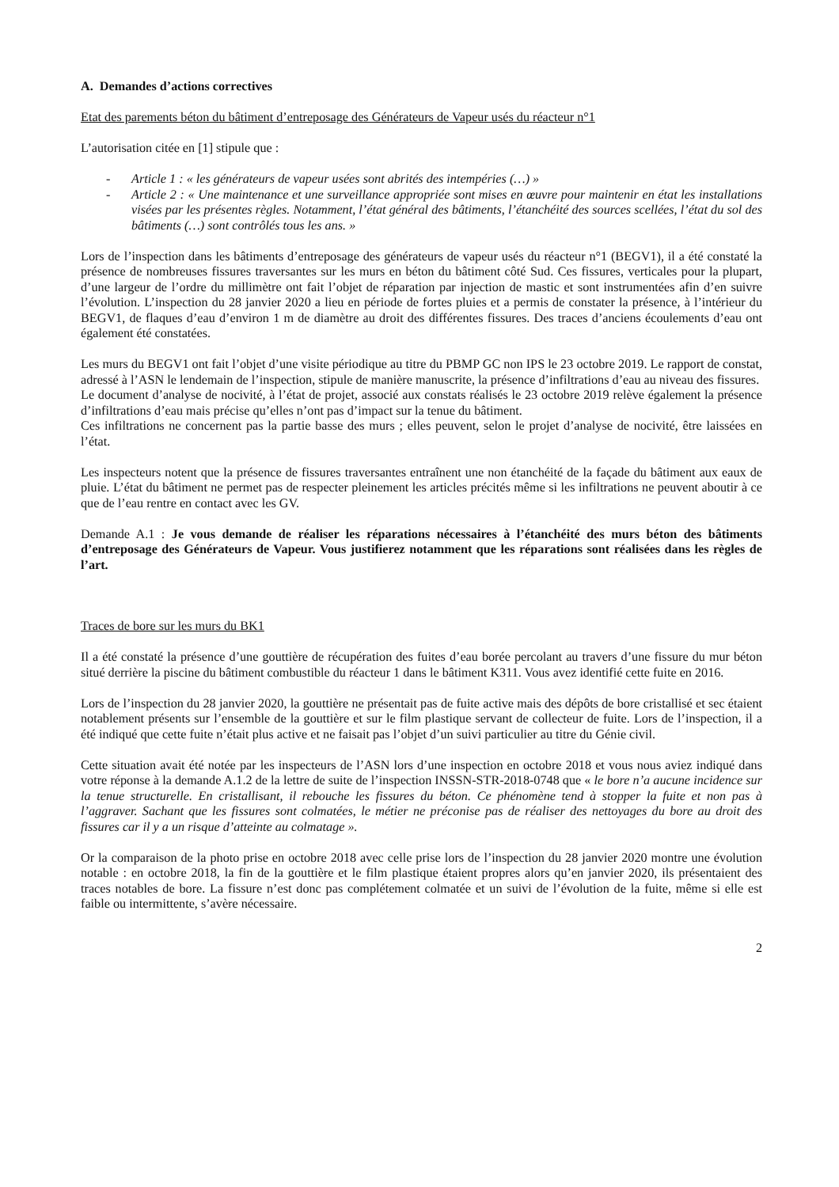A. Demandes d’actions correctives
Etat des parements béton du bâtiment d’entreposage des Générateurs de Vapeur usés du réacteur n°1
L’autorisation citée en [1] stipule que :
- Article 1 : « les générateurs de vapeur usées sont abrités des intempéries (…) »
- Article 2 : « Une maintenance et une surveillance appropriée sont mises en œuvre pour maintenir en état les installations visées par les présentes règles. Notamment, l’état général des bâtiments, l’étanchéité des sources scellées, l’état du sol des bâtiments (…) sont contrôlés tous les ans. »
Lors de l’inspection dans les bâtiments d’entreposage des générateurs de vapeur usés du réacteur n°1 (BEGV1), il a été constaté la présence de nombreuses fissures traversantes sur les murs en béton du bâtiment côté Sud. Ces fissures, verticales pour la plupart, d’une largeur de l’ordre du millimètre ont fait l’objet de réparation par injection de mastic et sont instrumentées afin d’en suivre l’évolution. L’inspection du 28 janvier 2020 a lieu en période de fortes pluies et a permis de constater la présence, à l’intérieur du BEGV1, de flaques d’eau d’environ 1 m de diamètre au droit des différentes fissures. Des traces d’anciens écoulements d’eau ont également été constatées.
Les murs du BEGV1 ont fait l’objet d’une visite périodique au titre du PBMP GC non IPS le 23 octobre 2019. Le rapport de constat, adressé à l’ASN le lendemain de l’inspection, stipule de manière manuscrite, la présence d’infiltrations d’eau au niveau des fissures.
Le document d’analyse de nocivité, à l’état de projet, associé aux constats réalisés le 23 octobre 2019 relève également la présence d’infiltrations d’eau mais précise qu’elles n’ont pas d’impact sur la tenue du bâtiment.
Ces infiltrations ne concernent pas la partie basse des murs ; elles peuvent, selon le projet d’analyse de nocivité, être laissées en l’état.
Les inspecteurs notent que la présence de fissures traversantes entraînent une non étanchéité de la façade du bâtiment aux eaux de pluie. L’état du bâtiment ne permet pas de respecter pleinement les articles précités même si les infiltrations ne peuvent aboutir à ce que de l’eau rentre en contact avec les GV.
Demande A.1 : Je vous demande de réaliser les réparations nécessaires à l’étanchéité des murs béton des bâtiments d’entreposage des Générateurs de Vapeur. Vous justifierez notamment que les réparations sont réalisées dans les règles de l’art.
Traces de bore sur les murs du BK1
Il a été constaté la présence d’une gouttière de récupération des fuites d’eau borée percolant au travers d’une fissure du mur béton situé derrière la piscine du bâtiment combustible du réacteur 1 dans le bâtiment K311. Vous avez identifié cette fuite en 2016.
Lors de l’inspection du 28 janvier 2020, la gouttière ne présentait pas de fuite active mais des dépôts de bore cristallisé et sec étaient notablement présents sur l’ensemble de la gouttière et sur le film plastique servant de collecteur de fuite. Lors de l’inspection, il a été indiqué que cette fuite n’était plus active et ne faisait pas l’objet d’un suivi particulier au titre du Génie civil.
Cette situation avait été notée par les inspecteurs de l’ASN lors d’une inspection en octobre 2018 et vous nous aviez indiqué dans votre réponse à la demande A.1.2 de la lettre de suite de l’inspection INSSN-STR-2018-0748 que « le bore n’a aucune incidence sur la tenue structurelle. En cristallisant, il rebouche les fissures du béton. Ce phénomène tend à stopper la fuite et non pas à l’aggraver. Sachant que les fissures sont colmatées, le métier ne préconise pas de réaliser des nettoyages du bore au droit des fissures car il y a un risque d’atteinte au colmatage ».
Or la comparaison de la photo prise en octobre 2018 avec celle prise lors de l’inspection du 28 janvier 2020 montre une évolution notable : en octobre 2018, la fin de la gouttière et le film plastique étaient propres alors qu’en janvier 2020, ils présentaient des traces notables de bore. La fissure n’est donc pas complétement colmatée et un suivi de l’évolution de la fuite, même si elle est faible ou intermittente, s’avère nécessaire.
2